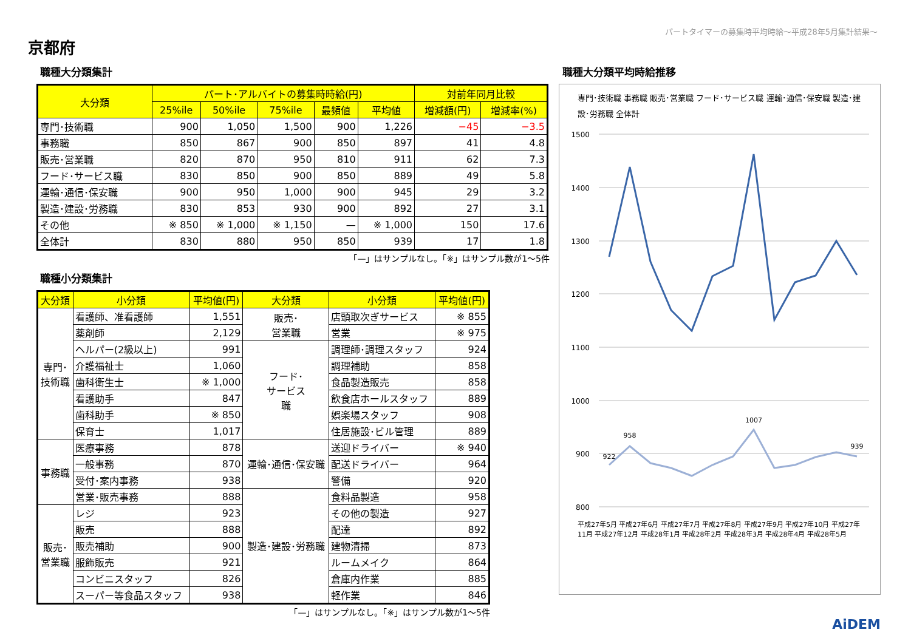パートタイマーの募集時平均時給～平成28年5月集計結果～
京都府
職種大分類集計
| 大分類 | パート･アルバイトの募集時時給(円) | | | | | 対前年同月比較 | |
| --- | --- | --- | --- | --- | --- | --- | --- |
| | 25%ile | 50%ile | 75%ile | 最頻値 | 平均値 | 増減額(円) | 増減率(%) |
| 専門･技術職 | 900 | 1,050 | 1,500 | 900 | 1,226 | −45 | −3.5 |
| 事務職 | 850 | 867 | 900 | 850 | 897 | 41 | 4.8 |
| 販売･営業職 | 820 | 870 | 950 | 810 | 911 | 62 | 7.3 |
| フード･サービス職 | 830 | 850 | 900 | 850 | 889 | 49 | 5.8 |
| 運輸･通信･保安職 | 900 | 950 | 1,000 | 900 | 945 | 29 | 3.2 |
| 製造･建設･労務職 | 830 | 853 | 930 | 900 | 892 | 27 | 3.1 |
| その他 | ※ 850 | ※ 1,000 | ※ 1,150 | — | ※ 1,000 | 150 | 17.6 |
| 全体計 | 830 | 880 | 950 | 850 | 939 | 17 | 1.8 |
「—」はサンプルなし。「※」はサンプル数が1～5件
職種小分類集計
| 大分類 | 小分類 | 平均値(円) | 大分類 | 小分類 | 平均値(円) |
| --- | --- | --- | --- | --- | --- |
| 専門･ 技術職 | 看護師、准看護師 | 1,551 | 販売･ 営業職 | 店頭取次ぎサービス | ※ 855 |
| | 薬剤師 | 2,129 | | 営業 | ※ 975 |
| | ヘルパー(2級以上) | 991 | フード･ サービス 職 | 調理師･調理スタッフ | 924 |
| | 介護福祉士 | 1,060 | | 調理補助 | 858 |
| | 歯科衛生士 | ※ 1,000 | | 食品製造販売 | 858 |
| | 看護助手 | 847 | | 飲食店ホールスタッフ | 889 |
| | 歯科助手 | ※ 850 | | 娯楽場スタッフ | 908 |
| | 保育士 | 1,017 | | 住居施設･ビル管理 | 889 |
| 事務職 | 医療事務 | 878 | 運輸･通信･保安職 | 送迎ドライバー | ※ 940 |
| | 一般事務 | 870 | | 配送ドライバー | 964 |
| | 受付･案内事務 | 938 | | 警備 | 920 |
| | 営業･販売事務 | 888 | 製造･建設･労務職 | 食料品製造 | 958 |
| 販売･ 営業職 | レジ | 923 | | その他の製造 | 927 |
| | 販売 | 888 | | 配達 | 892 |
| | 販売補助 | 900 | | 建物清掃 | 873 |
| | 服飾販売 | 921 | | ルームメイク | 864 |
| | コンビニスタッフ | 826 | | 倉庫内作業 | 885 |
| | スーパー等食品スタッフ | 938 | | 軽作業 | 846 |
「—」はサンプルなし。「※」はサンプル数が1～5件
職種大分類平均時給推移
専門･技術職 事務職 販売･営業職 フード･サービス職 運輸･通信･保安職 製造･建設･労務職 全体計
1500
1400
1300
1200
1100
1000
900
800
922
958
1007
939
平成27年5月 平成27年6月 平成27年7月 平成27年8月 平成27年9月 平成27年10月 平成27年11月 平成27年12月 平成28年1月 平成28年2月 平成28年3月 平成28年4月 平成28年5月
AiDEM